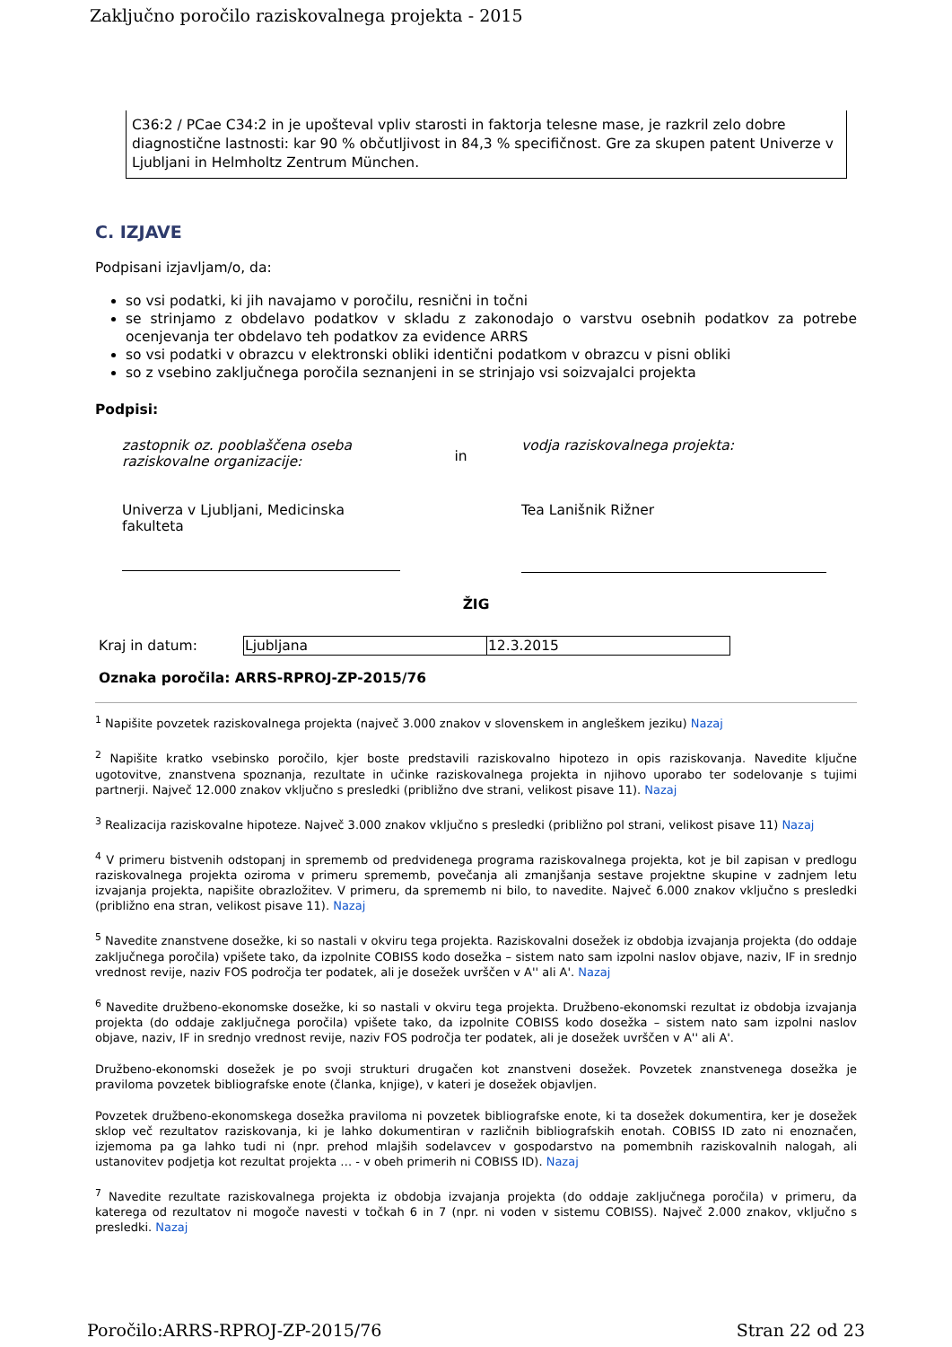Zaključno poročilo raziskovalnega projekta - 2015
C36:2 / PCae C34:2 in je upošteval vpliv starosti in faktorja telesne mase, je razkril zelo dobre diagnostične lastnosti: kar 90 % občutljivost in 84,3 % specifičnost. Gre za skupen patent Univerze v Ljubljani in Helmholtz Zentrum München.
C. IZJAVE
Podpisani izjavljam/o, da:
so vsi podatki, ki jih navajamo v poročilu, resnični in točni
se strinjamo z obdelavo podatkov v skladu z zakonodajo o varstvu osebnih podatkov za potrebe ocenjevanja ter obdelavo teh podatkov za evidence ARRS
so vsi podatki v obrazcu v elektronski obliki identični podatkom v obrazcu v pisni obliki
so z vsebino zaključnega poročila seznanjeni in se strinjajo vsi soizvajalci projekta
Podpisi:
zastopnik oz. pooblaščena oseba raziskovalne organizacije:
Univerza v Ljubljani, Medicinska fakulteta
in
vodja raziskovalnega projekta:
Tea Lanišnik Rižner
ŽIG
| Kraj in datum: | Ljubljana | 12.3.2015 |
Oznaka poročila: ARRS-RPROJ-ZP-2015/76
<sup>1</sup> Napišite povzetek raziskovalnega projekta (največ 3.000 znakov v slovenskem in angleškem jeziku) Nazaj
<sup>2</sup> Napišite kratko vsebinsko poročilo, kjer boste predstavili raziskovalno hipotezo in opis raziskovanja. Navedite ključne ugotovitve, znanstvena spoznanja, rezultate in učinke raziskovalnega projekta in njihovo uporabo ter sodelovanje s tujimi partnerji. Največ 12.000 znakov vključno s presledki (približno dve strani, velikost pisave 11). Nazaj
<sup>3</sup> Realizacija raziskovalne hipoteze. Največ 3.000 znakov vključno s presledki (približno pol strani, velikost pisave 11) Nazaj
<sup>4</sup> V primeru bistvenih odstopanj in sprememb od predvidenega programa raziskovalnega projekta, kot je bil zapisan v predlogu raziskovalnega projekta oziroma v primeru sprememb, povečanja ali zmanjšanja sestave projektne skupine v zadnjem letu izvajanja projekta, napišite obrazložitev. V primeru, da sprememb ni bilo, to navedite. Največ 6.000 znakov vključno s presledki (približno ena stran, velikost pisave 11). Nazaj
<sup>5</sup> Navedite znanstvene dosežke, ki so nastali v okviru tega projekta. Raziskovalni dosežek iz obdobja izvajanja projekta (do oddaje zaključnega poročila) vpišete tako, da izpolnite COBISS kodo dosežka – sistem nato sam izpolni naslov objave, naziv, IF in srednjo vrednost revije, naziv FOS področja ter podatek, ali je dosežek uvrščen v A'' ali A'. Nazaj
<sup>6</sup> Navedite družbeno-ekonomske dosežke, ki so nastali v okviru tega projekta. Družbeno-ekonomski rezultat iz obdobja izvajanja projekta (do oddaje zaključnega poročila) vpišete tako, da izpolnite COBISS kodo dosežka – sistem nato sam izpolni naslov objave, naziv, IF in srednjo vrednost revije, naziv FOS področja ter podatek, ali je dosežek uvrščen v A'' ali A'.
Družbeno-ekonomski dosežek je po svoji strukturi drugačen kot znanstveni dosežek. Povzetek znanstvenega dosežka je praviloma povzetek bibliografske enote (članka, knjige), v kateri je dosežek objavljen.
Povzetek družbeno-ekonomskega dosežka praviloma ni povzetek bibliografske enote, ki ta dosežek dokumentira, ker je dosežek sklop več rezultatov raziskovanja, ki je lahko dokumentiran v različnih bibliografskih enotah. COBISS ID zato ni enoznačen, izjemoma pa ga lahko tudi ni (npr. prehod mlajših sodelavcev v gospodarstvo na pomembnih raziskovalnih nalogah, ali ustanovitev podjetja kot rezultat projekta … - v obeh primerih ni COBISS ID). Nazaj
<sup>7</sup> Navedite rezultate raziskovalnega projekta iz obdobja izvajanja projekta (do oddaje zaključnega poročila) v primeru, da katerega od rezultatov ni mogoče navesti v točkah 6 in 7 (npr. ni voden v sistemu COBISS). Največ 2.000 znakov, vključno s presledki. Nazaj
Poročilo:ARRS-RPROJ-ZP-2015/76 Stran 22 od 23